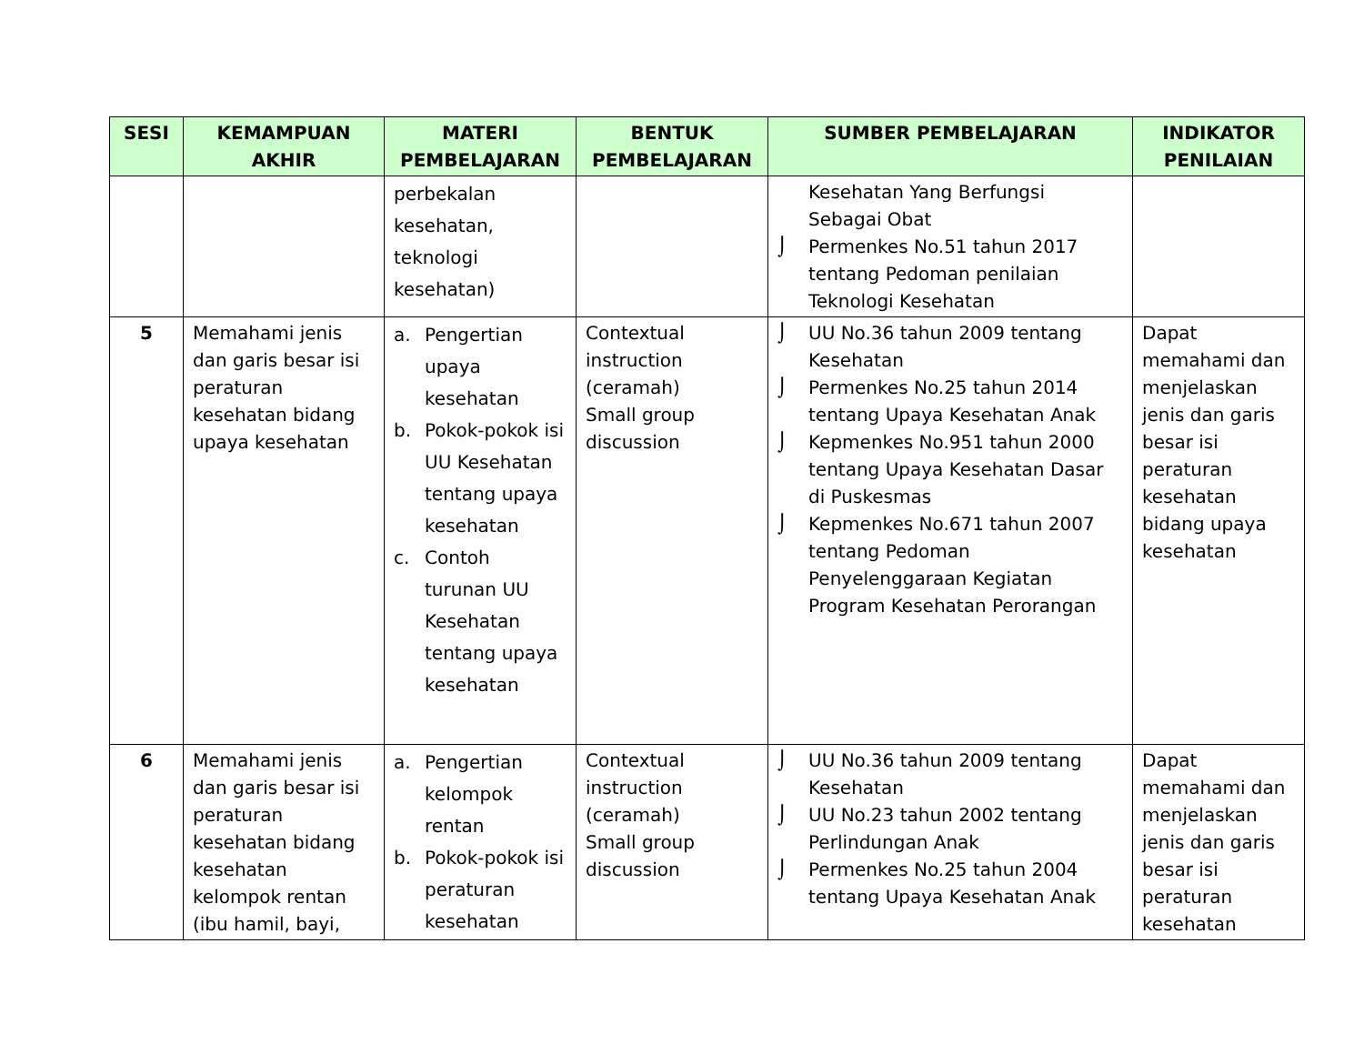| SESI | KEMAMPUAN AKHIR | MATERI PEMBELAJARAN | BENTUK PEMBELAJARAN | SUMBER PEMBELAJARAN | INDIKATOR PENILAIAN |
| --- | --- | --- | --- | --- | --- |
| | | perbekalan kesehatan, teknologi kesehatan) | | Kesehatan Yang Berfungsi Sebagai Obat ⌡ Permenkes No.51 tahun 2017 tentang Pedoman penilaian Teknologi Kesehatan | |
| 5 | Memahami jenis dan garis besar isi peraturan kesehatan bidang upaya kesehatan | a. Pengertian upaya kesehatan b. Pokok-pokok isi UU Kesehatan tentang upaya kesehatan c. Contoh turunan UU Kesehatan tentang upaya kesehatan | Contextual instruction (ceramah) Small group discussion | ⌡ UU No.36 tahun 2009 tentang Kesehatan ⌡ Permenkes No.25 tahun 2014 tentang Upaya Kesehatan Anak ⌡ Kepmenkes No.951 tahun 2000 tentang Upaya Kesehatan Dasar di Puskesmas ⌡ Kepmenkes No.671 tahun 2007 tentang Pedoman Penyelenggaraan Kegiatan Program Kesehatan Perorangan | Dapat memahami dan menjelaskan jenis dan garis besar isi peraturan kesehatan bidang upaya kesehatan |
| 6 | Memahami jenis dan garis besar isi peraturan kesehatan bidang kesehatan kelompok rentan (ibu hamil, bayi, | a. Pengertian kelompok rentan b. Pokok-pokok isi peraturan kesehatan | Contextual instruction (ceramah) Small group discussion | ⌡ UU No.36 tahun 2009 tentang Kesehatan ⌡ UU No.23 tahun 2002 tentang Perlindungan Anak ⌡ Permenkes No.25 tahun 2004 tentang Upaya Kesehatan Anak | Dapat memahami dan menjelaskan jenis dan garis besar isi peraturan kesehatan |